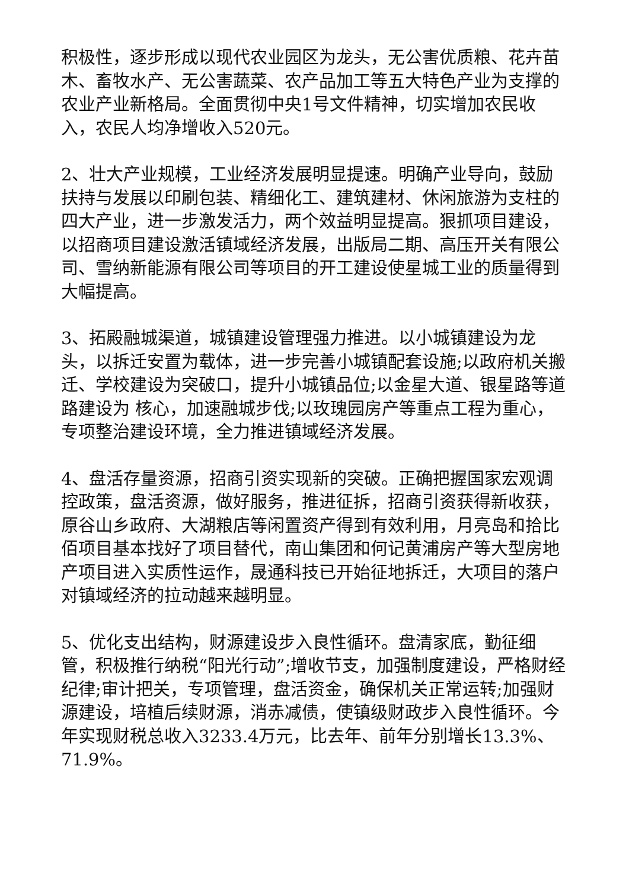积极性，逐步形成以现代农业园区为龙头，无公害优质粮、花卉苗木、畜牧水产、无公害蔬菜、农产品加工等五大特色产业为支撑的农业产业新格局。全面贯彻中央1号文件精神，切实增加农民收入，农民人均净增收入520元。
2、壮大产业规模，工业经济发展明显提速。明确产业导向，鼓励扶持与发展以印刷包装、精细化工、建筑建材、休闲旅游为支柱的四大产业，进一步激发活力，两个效益明显提高。狠抓项目建设，以招商项目建设激活镇域经济发展，出版局二期、高压开关有限公司、雪纳新能源有限公司等项目的开工建设使星城工业的质量得到大幅提高。
3、拓殿融城渠道，城镇建设管理强力推进。以小城镇建设为龙头，以拆迁安置为载体，进一步完善小城镇配套设施;以政府机关搬迁、学校建设为突破口，提升小城镇品位;以金星大道、银星路等道路建设为 核心，加速融城步伐;以玫瑰园房产等重点工程为重心，专项整治建设环境，全力推进镇域经济发展。
4、盘活存量资源，招商引资实现新的突破。正确把握国家宏观调控政策，盘活资源，做好服务，推进征拆，招商引资获得新收获，原谷山乡政府、大湖粮店等闲置资产得到有效利用，月亮岛和拾比佰项目基本找好了项目替代，南山集团和何记黄浦房产等大型房地产项目进入实质性运作，晟通科技已开始征地拆迁，大项目的落户对镇域经济的拉动越来越明显。
5、优化支出结构，财源建设步入良性循环。盘清家底，勤征细管，积极推行纳税“阳光行动”;增收节支，加强制度建设，严格财经纪律;审计把关，专项管理，盘活资金，确保机关正常运转;加强财源建设，培植后续财源，消赤减债，使镇级财政步入良性循环。今年实现财税总收入3233.4万元，比去年、前年分别增长13.3%、71.9%。